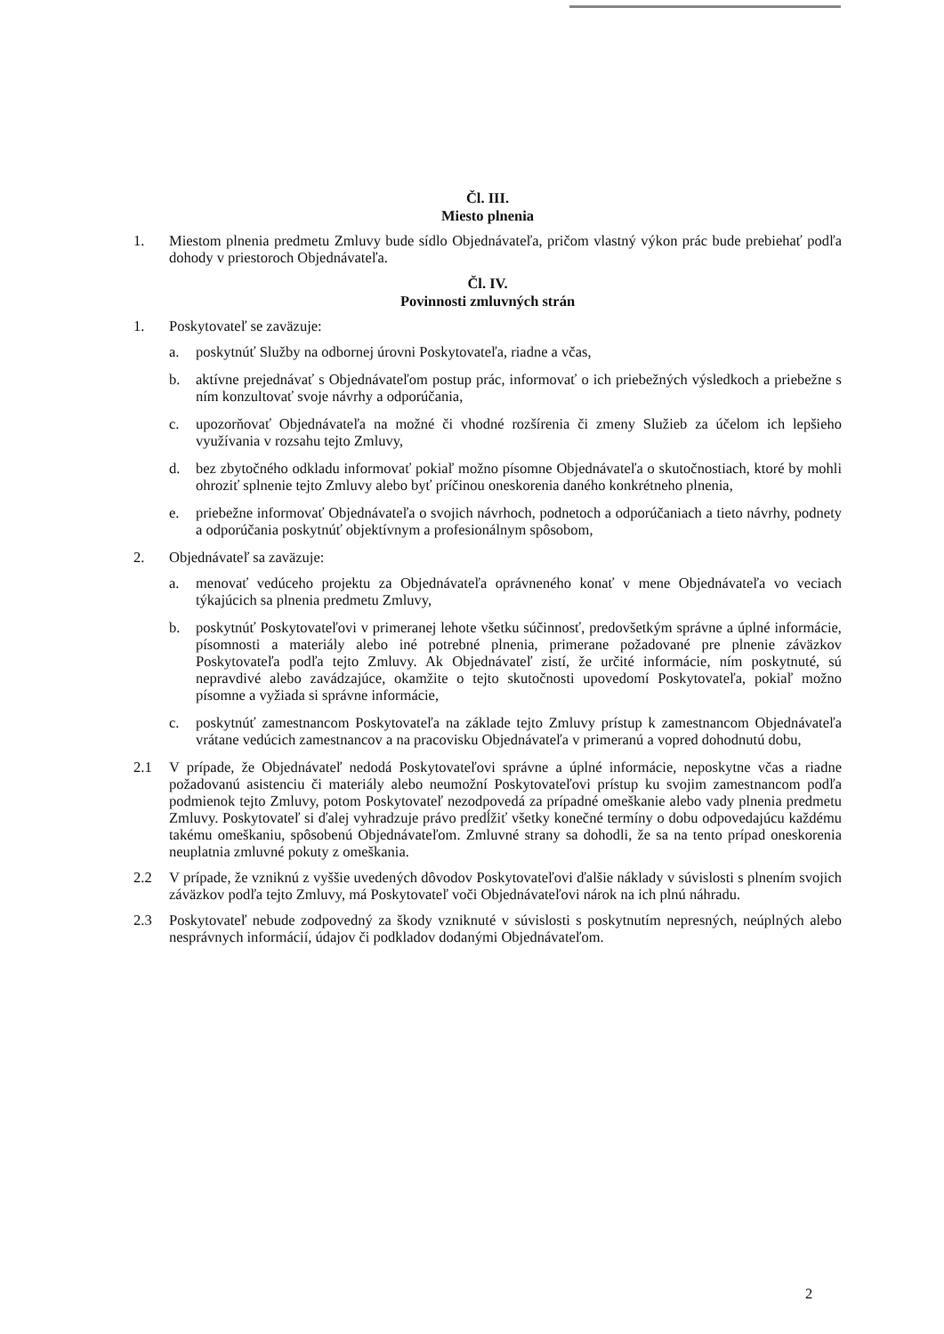Čl. III.
Miesto plnenia
1. Miestom plnenia predmetu Zmluvy bude sídlo Objednávateľa, pričom vlastný výkon prác bude prebiehať podľa dohody v priestoroch Objednávateľa.
Čl. IV.
Povinnosti zmluvných strán
1. Poskytovateľ se zaväzuje:
a. poskytnúť Služby na odbornej úrovni Poskytovateľa, riadne a včas,
b. aktívne prejednávať s Objednávateľom postup prác, informovať o ich priebežných výsledkoch a priebežne s ním konzultovať svoje návrhy a odporúčania,
c. upozorňovať Objednávateľa na možné či vhodné rozšírenia či zmeny Služieb za účelom ich lepšieho využívania v rozsahu tejto Zmluvy,
d. bez zbytočného odkladu informovať pokiaľ možno písomne Objednávateľa o skutočnostiach, ktoré by mohli ohroziť splnenie tejto Zmluvy alebo byť príčinou oneskorenia daného konkrétneho plnenia,
e. priebežne informovať Objednávateľa o svojich návrhoch, podnetoch a odporúčaniach a tieto návrhy, podnety a odporúčania poskytnúť objektívnym a profesionálnym spôsobom,
2. Objednávateľ sa zaväzuje:
a. menovať vedúceho projektu za Objednávateľa oprávneného konať v mene Objednávateľa vo veciach týkajúcich sa plnenia predmetu Zmluvy,
b. poskytnúť Poskytovateľovi v primeranej lehote všetku súčinnosť, predovšetkým správne a úplné informácie, písomnosti a materiály alebo iné potrebné plnenia, primerane požadované pre plnenie záväzkov Poskytovateľa podľa tejto Zmluvy. Ak Objednávateľ zistí, že určité informácie, ním poskytnuté, sú nepravdivé alebo zavádzajúce, okamžite o tejto skutočnosti upovedomí Poskytovateľa, pokiaľ možno písomne a vyžiada si správne informácie,
c. poskytnúť zamestnancom Poskytovateľa na základe tejto Zmluvy prístup k zamestnancom Objednávateľa vrátane vedúcich zamestnancov a na pracovisku Objednávateľa v primeranú a vopred dohodnutú dobu,
2.1 V prípade, že Objednávateľ nedodá Poskytovateľovi správne a úplné informácie, neposkytne včas a riadne požadovanú asistenciu či materiály alebo neumožní Poskytovateľovi prístup ku svojim zamestnancom podľa podmienok tejto Zmluvy, potom Poskytovateľ nezodpovedá za prípadné omeškanie alebo vady plnenia predmetu Zmluvy. Poskytovateľ si ďalej vyhradzuje právo predĺžiť všetky konečné termíny o dobu odpovedajúcu každému takému omeškaniu, spôsobenú Objednávateľom. Zmluvné strany sa dohodli, že sa na tento prípad oneskorenia neuplatnia zmluvné pokuty z omeškania.
2.2 V prípade, že vzniknú z vyššie uvedených dôvodov Poskytovateľovi ďalšie náklady v súvislosti s plnením svojich záväzkov podľa tejto Zmluvy, má Poskytovateľ voči Objednávateľovi nárok na ich plnú náhradu.
2.3 Poskytovateľ nebude zodpovedný za škody vzniknuté v súvislosti s poskytnutím nepresných, neúplných alebo nesprávnych informácií, údajov či podkladov dodanými Objednávateľom.
2